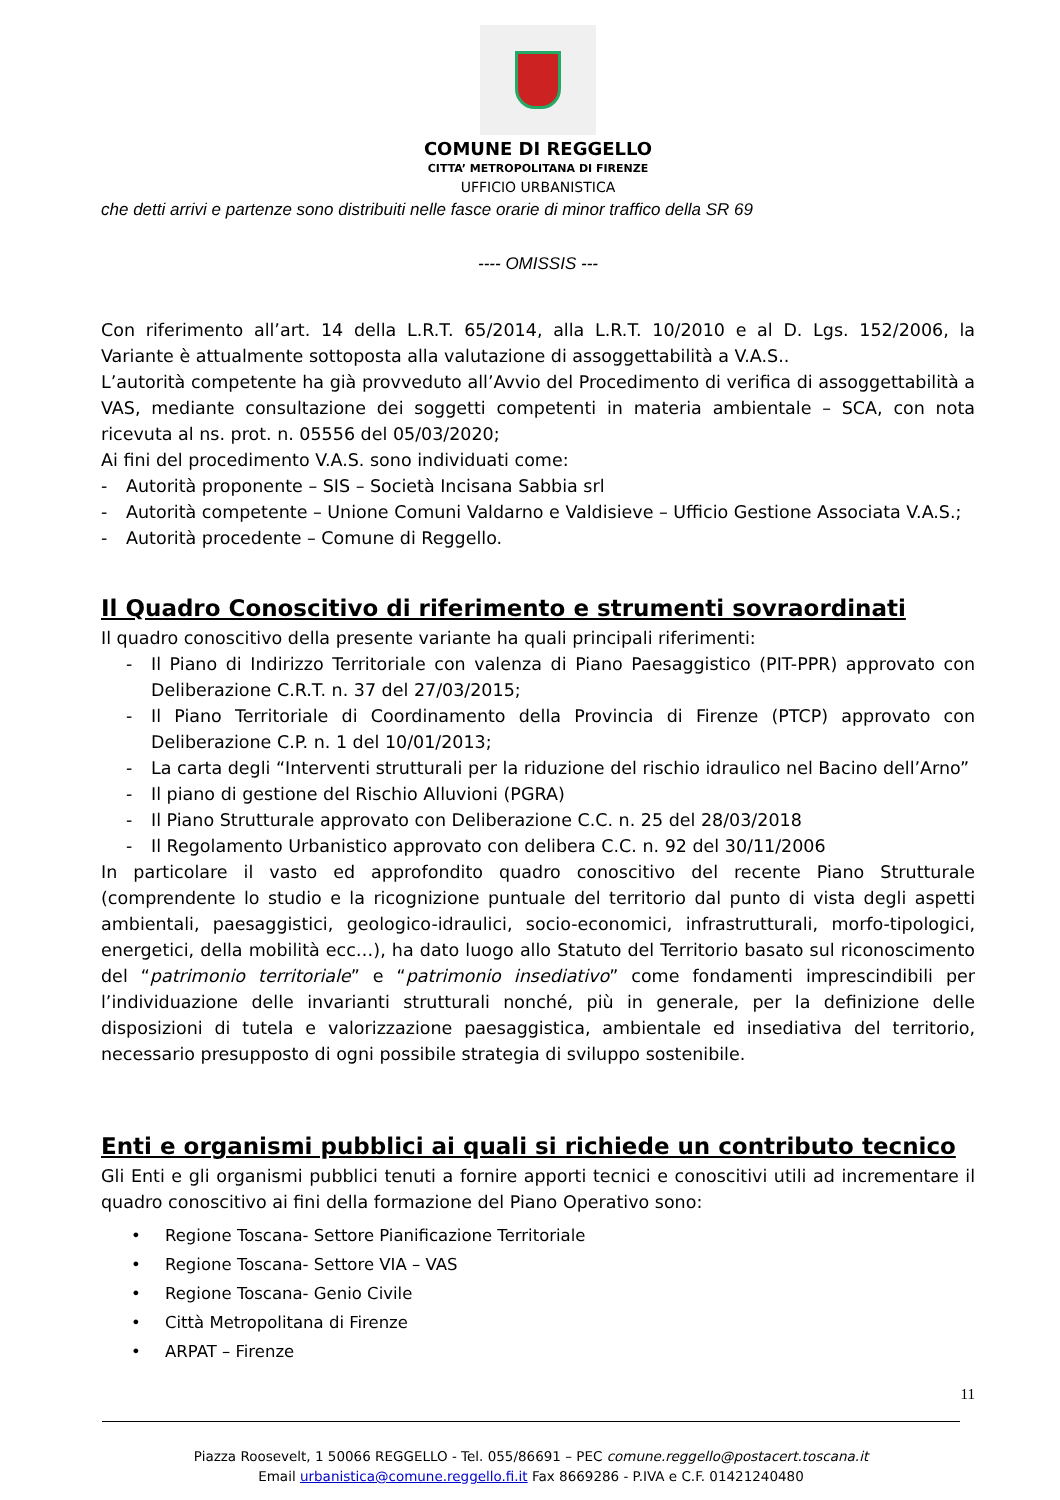COMUNE DI REGGELLO
CITTA’ METROPOLITANA DI FIRENZE
UFFICIO URBANISTICA
che detti arrivi e partenze sono distribuiti nelle fasce orarie di minor traffico della SR 69
---- OMISSIS ---
Con riferimento all’art. 14 della L.R.T. 65/2014, alla L.R.T. 10/2010 e al D. Lgs. 152/2006, la Variante è attualmente sottoposta alla valutazione di assoggettabilità a V.A.S..
L’autorità competente ha già provveduto all’Avvio del Procedimento di verifica di assoggettabilità a VAS, mediante consultazione dei soggetti competenti in materia ambientale – SCA, con nota ricevuta al ns. prot. n. 05556 del 05/03/2020;
Ai fini del procedimento V.A.S. sono individuati come:
- Autorità proponente – SIS – Società Incisana Sabbia srl
- Autorità competente – Unione Comuni Valdarno e Valdisieve – Ufficio Gestione Associata V.A.S.;
- Autorità procedente – Comune di Reggello.
Il Quadro Conoscitivo di riferimento e strumenti sovraordinati
Il quadro conoscitivo della presente variante ha quali principali riferimenti:
- Il Piano di Indirizzo Territoriale con valenza di Piano Paesaggistico (PIT-PPR) approvato con Deliberazione C.R.T. n. 37 del 27/03/2015;
- Il Piano Territoriale di Coordinamento della Provincia di Firenze (PTCP) approvato con Deliberazione C.P. n. 1 del 10/01/2013;
- La carta degli “Interventi strutturali per la riduzione del rischio idraulico nel Bacino dell’Arno”
- Il piano di gestione del Rischio Alluvioni (PGRA)
- Il Piano Strutturale approvato con Deliberazione C.C. n. 25 del 28/03/2018
- Il Regolamento Urbanistico approvato con delibera C.C. n. 92 del 30/11/2006
In particolare il vasto ed approfondito quadro conoscitivo del recente Piano Strutturale (comprendente lo studio e la ricognizione puntuale del territorio dal punto di vista degli aspetti ambientali, paesaggistici, geologico-idraulici, socio-economici, infrastrutturali, morfo-tipologici, energetici, della mobilità ecc…), ha dato luogo allo Statuto del Territorio basato sul riconoscimento del “patrimonio territoriale” e “patrimonio insediativo” come fondamenti imprescindibili per l’individuazione delle invarianti strutturali nonché, più in generale, per la definizione delle disposizioni di tutela e valorizzazione paesaggistica, ambientale ed insediativa del territorio, necessario presupposto di ogni possibile strategia di sviluppo sostenibile.
Enti e organismi pubblici ai quali si richiede un contributo tecnico
Gli Enti e gli organismi pubblici tenuti a fornire apporti tecnici e conoscitivi utili ad incrementare il quadro conoscitivo ai fini della formazione del Piano Operativo sono:
• Regione Toscana- Settore Pianificazione Territoriale
• Regione Toscana- Settore VIA – VAS
• Regione Toscana- Genio Civile
• Città Metropolitana di Firenze
• ARPAT – Firenze
11
Piazza Roosevelt, 1 50066 REGGELLO - Tel. 055/86691 – PEC comune.reggello@postacert.toscana.it
Email urbanistica@comune.reggello.fi.it Fax 8669286 - P.IVA e C.F. 01421240480